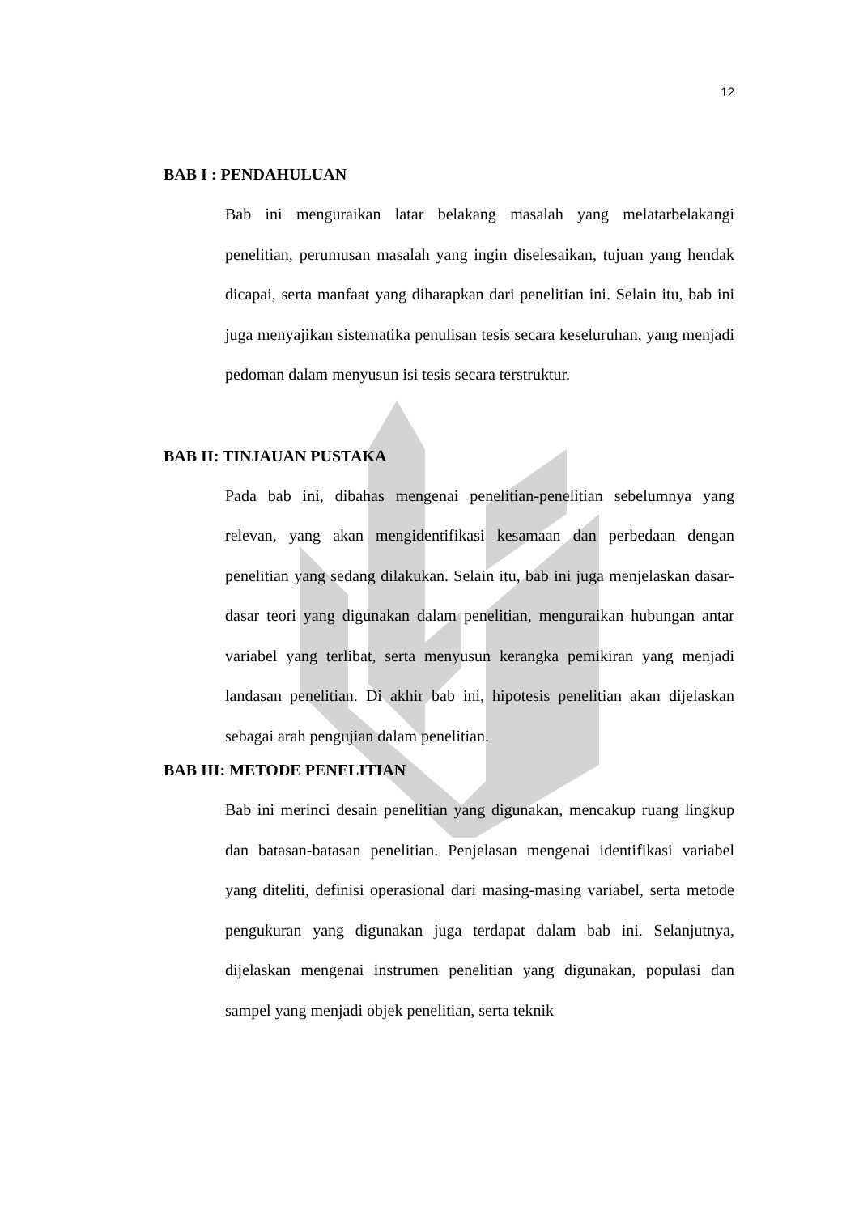12
BAB I : PENDAHULUAN
Bab ini menguraikan latar belakang masalah yang melatarbelakangi penelitian, perumusan masalah yang ingin diselesaikan, tujuan yang hendak dicapai, serta manfaat yang diharapkan dari penelitian ini. Selain itu, bab ini juga menyajikan sistematika penulisan tesis secara keseluruhan, yang menjadi pedoman dalam menyusun isi tesis secara terstruktur.
BAB II: TINJAUAN PUSTAKA
Pada bab ini, dibahas mengenai penelitian-penelitian sebelumnya yang relevan, yang akan mengidentifikasi kesamaan dan perbedaan dengan penelitian yang sedang dilakukan. Selain itu, bab ini juga menjelaskan dasar-dasar teori yang digunakan dalam penelitian, menguraikan hubungan antar variabel yang terlibat, serta menyusun kerangka pemikiran yang menjadi landasan penelitian. Di akhir bab ini, hipotesis penelitian akan dijelaskan sebagai arah pengujian dalam penelitian.
BAB III: METODE PENELITIAN
Bab ini merinci desain penelitian yang digunakan, mencakup ruang lingkup dan batasan-batasan penelitian. Penjelasan mengenai identifikasi variabel yang diteliti, definisi operasional dari masing-masing variabel, serta metode pengukuran yang digunakan juga terdapat dalam bab ini. Selanjutnya, dijelaskan mengenai instrumen penelitian yang digunakan, populasi dan sampel yang menjadi objek penelitian, serta teknik